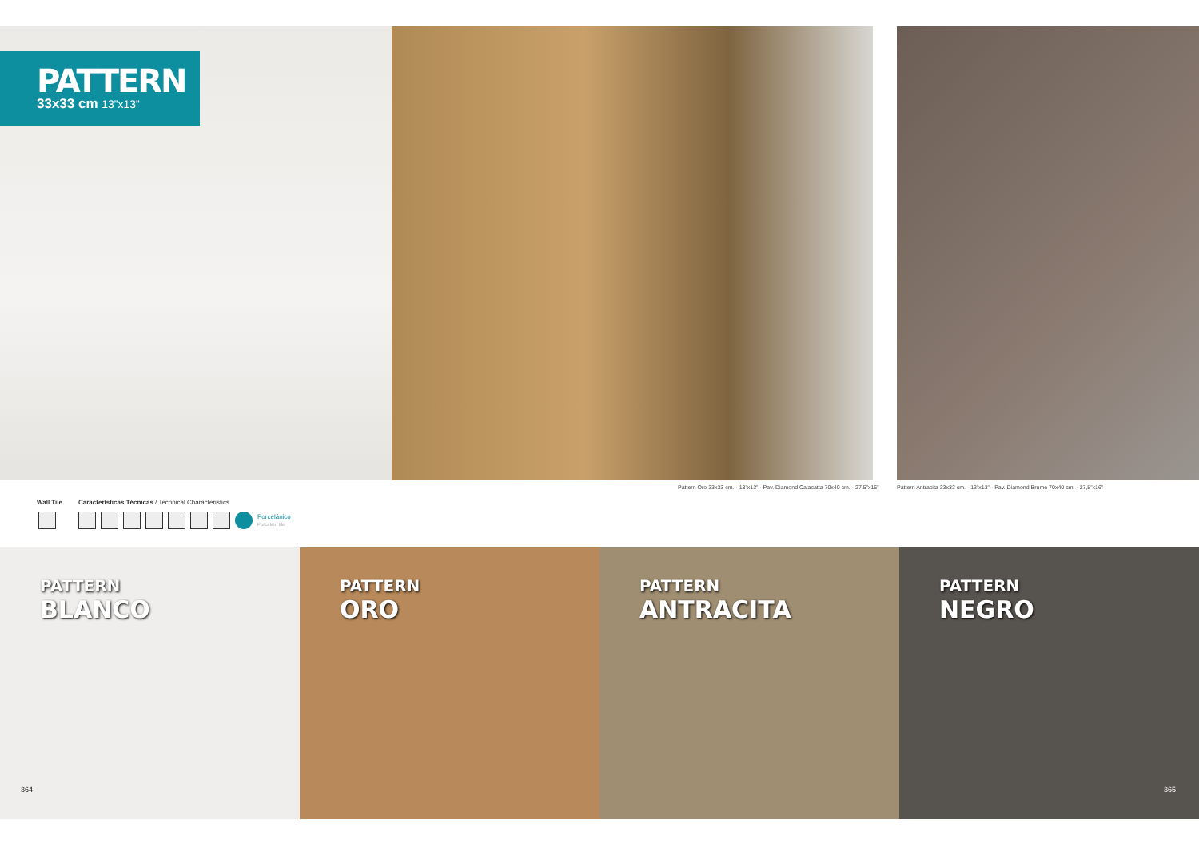PATTERN
33x33 cm 13”x13”
Pattern Oro 33x33 cm. · 13”x13” · Pav. Diamond Calacatta 70x40 cm. · 27,5”x16”
Pattern Antracita 33x33 cm. · 13”x13” · Pav. Diamond Brume 70x40 cm. · 27,5”x16”
Wall Tile Características Técnicas / Technical Characteristics
Porcelánico
Porcelain tile
PATTERN
BLANCO
PATTERN
ORO
PATTERN
ANTRACITA
PATTERN
NEGRO
364 365